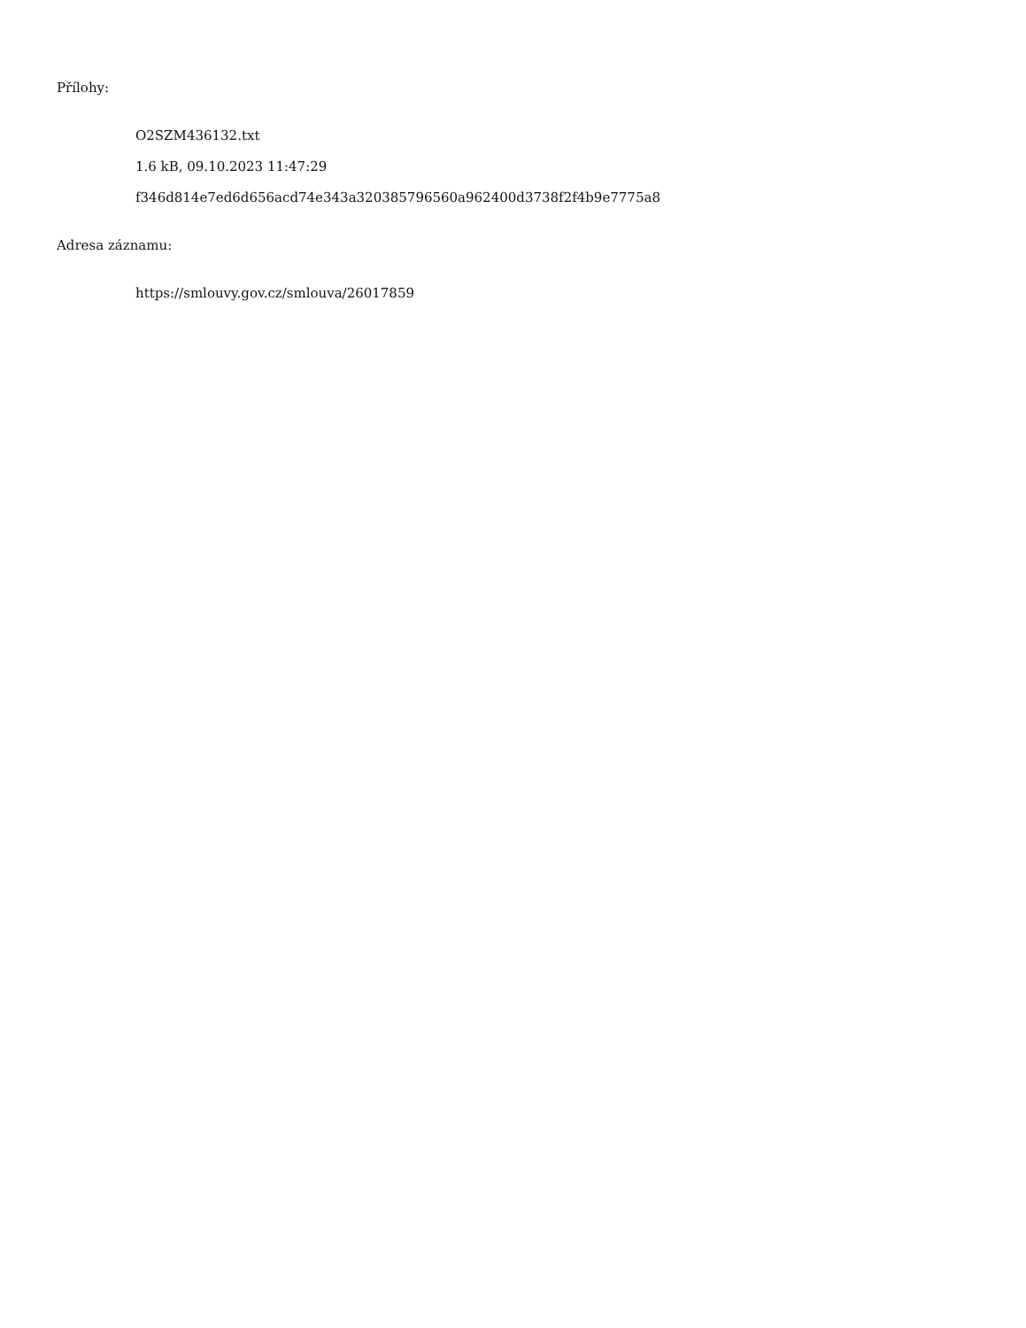Přílohy:
O2SZM436132.txt
1.6 kB, 09.10.2023 11:47:29
f346d814e7ed6d656acd74e343a320385796560a962400d3738f2f4b9e7775a8
Adresa záznamu:
https://smlouvy.gov.cz/smlouva/26017859